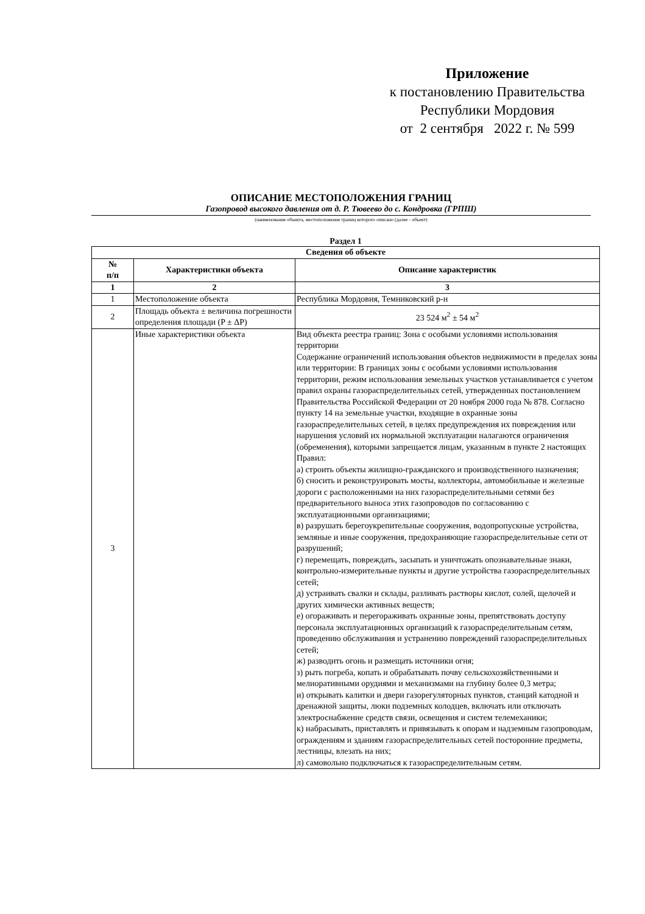Приложение
к постановлению Правительства
Республики Мордовия
от 2 сентября 2022 г. № 599
ОПИСАНИЕ МЕСТОПОЛОЖЕНИЯ ГРАНИЦ
Газопровод высокого давления от д. Р. Тювеево до с. Кондровка (ГРПШ)
(наименование объекта, местоположение границ которого описано (далее - объект)
Раздел 1
| Сведения об объекте | | |
| --- | --- | --- |
| № п/п | Характеристики объекта | Описание характеристик |
| 1 | 2 | 3 |
| 1 | Местоположение объекта | Республика Мордовия, Темниковский р-н |
| 2 | Площадь объекта ± величина погрешности определения площади (P ± ΔP) | 23 524 м<sup>2</sup> ± 54 м<sup>2</sup> |
| 3 | Иные характеристики объекта | Вид объекта реестра границ: Зона с особыми условиями использования территории Содержание ограничений использования объектов недвижимости в пределах зоны или территории: В границах зоны с особыми условиями использования территории, режим использования земельных участков устанавливается с учетом правил охраны газораспределительных сетей, утвержденных постановлением Правительства Российской Федерации от 20 ноября 2000 года № 878. Согласно пункту 14 на земельные участки, входящие в охранные зоны газораспределительных сетей, в целях предупреждения их повреждения или нарушения условий их нормальной эксплуатации налагаются ограничения (обременения), которыми запрещается лицам, указанным в пункте 2 настоящих Правил: а) строить объекты жилищно-гражданского и производственного назначения; б) сносить и реконструировать мосты, коллекторы, автомобильные и железные дороги с расположенными на них газораспределительными сетями без предварительного выноса этих газопроводов по согласованию с эксплуатационными организациями; в) разрушать берегоукрепительные сооружения, водопропускные устройства, земляные и иные сооружения, предохраняющие газораспределительные сети от разрушений; г) перемещать, повреждать, засыпать и уничтожать опознавательные знаки, контрольно-измерительные пункты и другие устройства газораспределительных сетей; д) устраивать свалки и склады, разливать растворы кислот, солей, щелочей и других химически активных веществ; е) огораживать и перегораживать охранные зоны, препятствовать доступу персонала эксплуатационных организаций к газораспределительным сетям, проведению обслуживания и устранению повреждений газораспределительных сетей; ж) разводить огонь и размещать источники огня; з) рыть погреба, копать и обрабатывать почву сельскохозяйственными и мелиоративными орудиями и механизмами на глубину более 0,3 метра; и) открывать калитки и двери газорегуляторных пунктов, станций катодной и дренажной защиты, люки подземных колодцев, включать или отключать электроснабжение средств связи, освещения и систем телемеханики; к) набрасывать, приставлять и привязывать к опорам и надземным газопроводам, ограждениям и зданиям газораспределительных сетей посторонние предметы, лестницы, влезать на них; л) самовольно подключаться к газораспределительным сетям. |